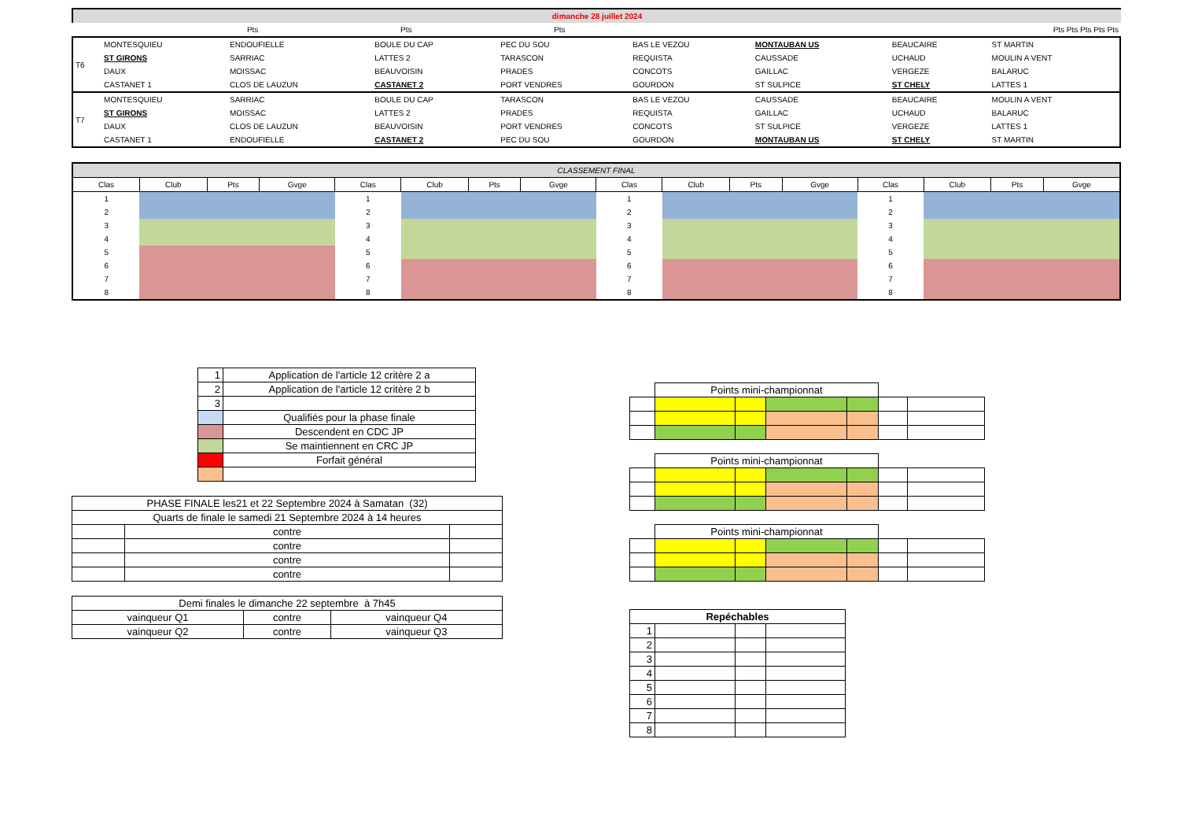| dimanche 28 juillet 2024 | | | | | | | | |
| | | Pts | | Pts | | Pts | | Pts Pts Pts Pts Pts |
| T6 | MONTESQUIEU | ENDOUFIELLE | BOULE DU CAP | PEC DU SOU | BAS LE VEZOU | MONTAUBAN US | BEAUCAIRE | ST MARTIN |
| | ST GIRONS | SARRIAC | LATTES 2 | TARASCON | REQUISTA | CAUSSADE | UCHAUD | MOULIN A VENT |
| | DAUX | MOISSAC | BEAUVOISIN | PRADES | CONCOTS | GAILLAC | VERGEZE | BALARUC |
| | CASTANET 1 | CLOS DE LAUZUN | CASTANET 2 | PORT VENDRES | GOURDON | ST SULPICE | ST CHELY | LATTES 1 |
| T7 | MONTESQUIEU | SARRIAC | BOULE DU CAP | TARASCON | BAS LE VEZOU | CAUSSADE | BEAUCAIRE | MOULIN A VENT |
| | ST GIRONS | MOISSAC | LATTES 2 | PRADES | REQUISTA | GAILLAC | UCHAUD | BALARUC |
| | DAUX | CLOS DE LAUZUN | BEAUVOISIN | PORT VENDRES | CONCOTS | ST SULPICE | VERGEZE | LATTES 1 |
| | CASTANET 1 | ENDOUFIELLE | CASTANET 2 | PEC DU SOU | GOURDON | MONTAUBAN US | ST CHELY | ST MARTIN |
| CLASSEMENT FINAL | | | | | | | | | | | | | | | |
| Clas | Club | Pts | Gvge | Clas | Club | Pts | Gvge | Clas | Club | Pts | Gvge | Clas | Club | Pts | Gvge |
| 1 | | | | 1 | | | | 1 | | | | 1 | | | |
| 2 | | | | 2 | | | | 2 | | | | 2 | | | |
| 3 | | | | 3 | | | | 3 | | | | 3 | | | |
| 4 | | | | 4 | | | | 4 | | | | 4 | | | |
| 5 | | | | 5 | | | | 5 | | | | 5 | | | |
| 6 | | | | 6 | | | | 6 | | | | 6 | | | |
| 7 | | | | 7 | | | | 7 | | | | 7 | | | |
| 8 | | | | 8 | | | | 8 | | | | 8 | | | |
| 1 | Application de l'article 12 critère 2 a |
| 2 | Application de l'article 12 critère 2 b |
| 3 | |
| | Qualifiés pour la phase finale |
| | Descendent en CDC JP |
| | Se maintiennent en CRC JP |
| | Forfait général |
| PHASE FINALE les21 et 22 Septembre 2024 à Samatan (32) | | |
| Quarts de finale le samedi 21 Septembre 2024 à 14 heures | | |
| | contre | |
| | contre | |
| | contre | |
| | contre | |
| Demi finales le dimanche 22 septembre à 7h45 | | |
| vainqueur Q1 | contre | vainqueur Q4 |
| vainqueur Q2 | contre | vainqueur Q3 |
| | Points mini-championnat | | | | | |
| | Points mini-championnat | | | | | |
| | Points mini-championnat | | | | | |
| Repéchables | | | |
| 1 | | | |
| 2 | | | |
| 3 | | | |
| 4 | | | |
| 5 | | | |
| 6 | | | |
| 7 | | | |
| 8 | | | |